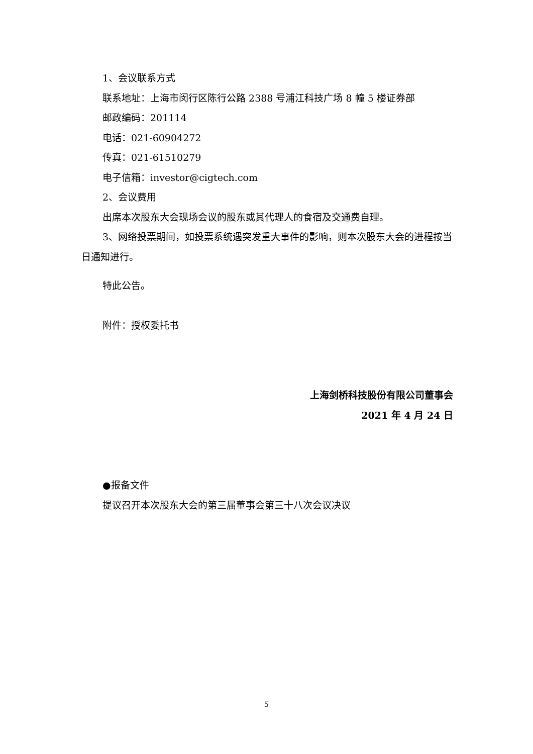1、会议联系方式
联系地址：上海市闵行区陈行公路 2388 号浦江科技广场 8 幢 5 楼证券部
邮政编码：201114
电话：021-60904272
传真：021-61510279
电子信箱：investor@cigtech.com
2、会议费用
出席本次股东大会现场会议的股东或其代理人的食宿及交通费自理。
3、网络投票期间，如投票系统遇突发重大事件的影响，则本次股东大会的进程按当日通知进行。
特此公告。
附件：授权委托书
上海剑桥科技股份有限公司董事会
2021 年 4 月 24 日
●报备文件
提议召开本次股东大会的第三届董事会第三十八次会议决议
5